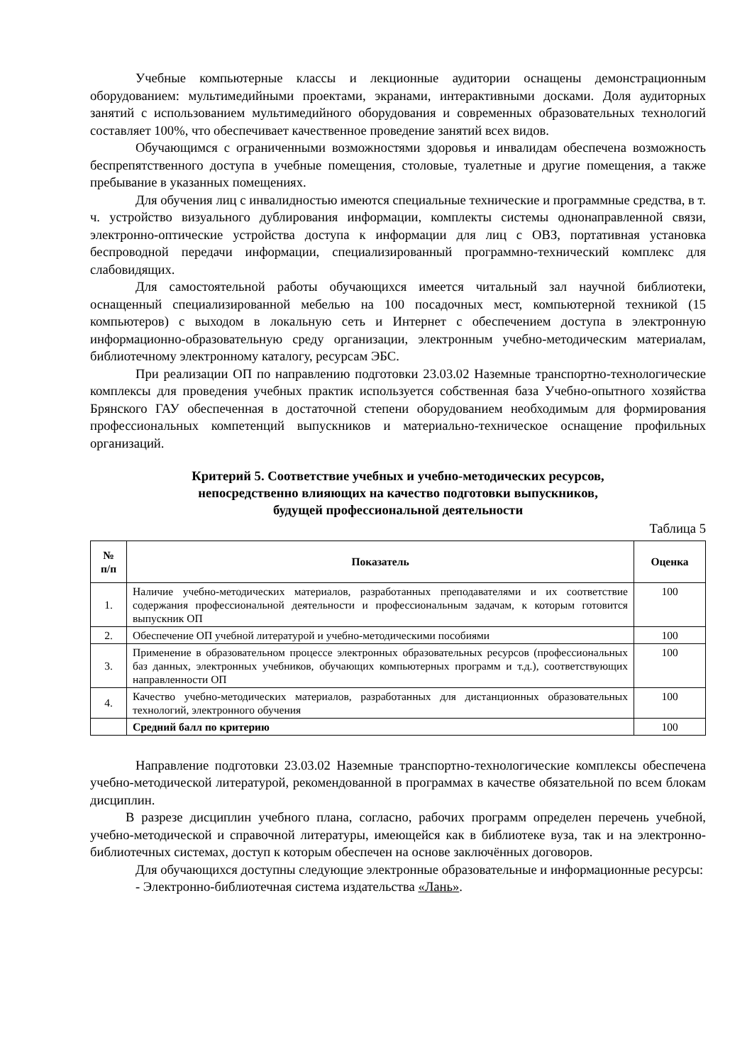Учебные компьютерные классы и лекционные аудитории оснащены демонстрационным оборудованием: мультимедийными проектами, экранами, интерактивными досками. Доля аудиторных занятий с использованием мультимедийного оборудования и современных образовательных технологий составляет 100%, что обеспечивает качественное проведение занятий всех видов.
Обучающимся с ограниченными возможностями здоровья и инвалидам обеспечена возможность беспрепятственного доступа в учебные помещения, столовые, туалетные и другие помещения, а также пребывание в указанных помещениях.
Для обучения лиц с инвалидностью имеются специальные технические и программные средства, в т. ч. устройство визуального дублирования информации, комплекты системы однонаправленной связи, электронно-оптические устройства доступа к информации для лиц с ОВЗ, портативная установка беспроводной передачи информации, специализированный программно-технический комплекс для слабовидящих.
Для самостоятельной работы обучающихся имеется читальный зал научной библиотеки, оснащенный специализированной мебелью на 100 посадочных мест, компьютерной техникой (15 компьютеров) с выходом в локальную сеть и Интернет с обеспечением доступа в электронную информационно-образовательную среду организации, электронным учебно-методическим материалам, библиотечному электронному каталогу, ресурсам ЭБС.
При реализации ОП по направлению подготовки 23.03.02 Наземные транспортно-технологические комплексы для проведения учебных практик используется собственная база Учебно-опытного хозяйства Брянского ГАУ обеспеченная в достаточной степени оборудованием необходимым для формирования профессиональных компетенций выпускников и материально-техническое оснащение профильных организаций.
Критерий 5. Соответствие учебных и учебно-методических ресурсов,
непосредственно влияющих на качество подготовки выпускников,
будущей профессиональной деятельности
Таблица 5
| № п/п | Показатель | Оценка |
| --- | --- | --- |
| 1. | Наличие учебно-методических материалов, разработанных преподавателями и их соответствие содержания профессиональной деятельности и профессиональным задачам, к которым готовится выпускник ОП | 100 |
| 2. | Обеспечение ОП учебной литературой и учебно-методическими пособиями | 100 |
| 3. | Применение в образовательном процессе электронных образовательных ресурсов (профессиональных баз данных, электронных учебников, обучающих компьютерных программ и т.д.), соответствующих направленности ОП | 100 |
| 4. | Качество учебно-методических материалов, разработанных для дистанционных образовательных технологий, электронного обучения | 100 |
| | Средний балл по критерию | 100 |
Направление подготовки 23.03.02 Наземные транспортно-технологические комплексы обеспечена учебно-методической литературой, рекомендованной в программах в качестве обязательной по всем блокам дисциплин.
В разрезе дисциплин учебного плана, согласно, рабочих программ определен перечень учебной, учебно-методической и справочной литературы, имеющейся как в библиотеке вуза, так и на электронно-библиотечных системах, доступ к которым обеспечен на основе заключённых договоров.
Для обучающихся доступны следующие электронные образовательные и информационные ресурсы:
- Электронно-библиотечная система издательства «Лань».